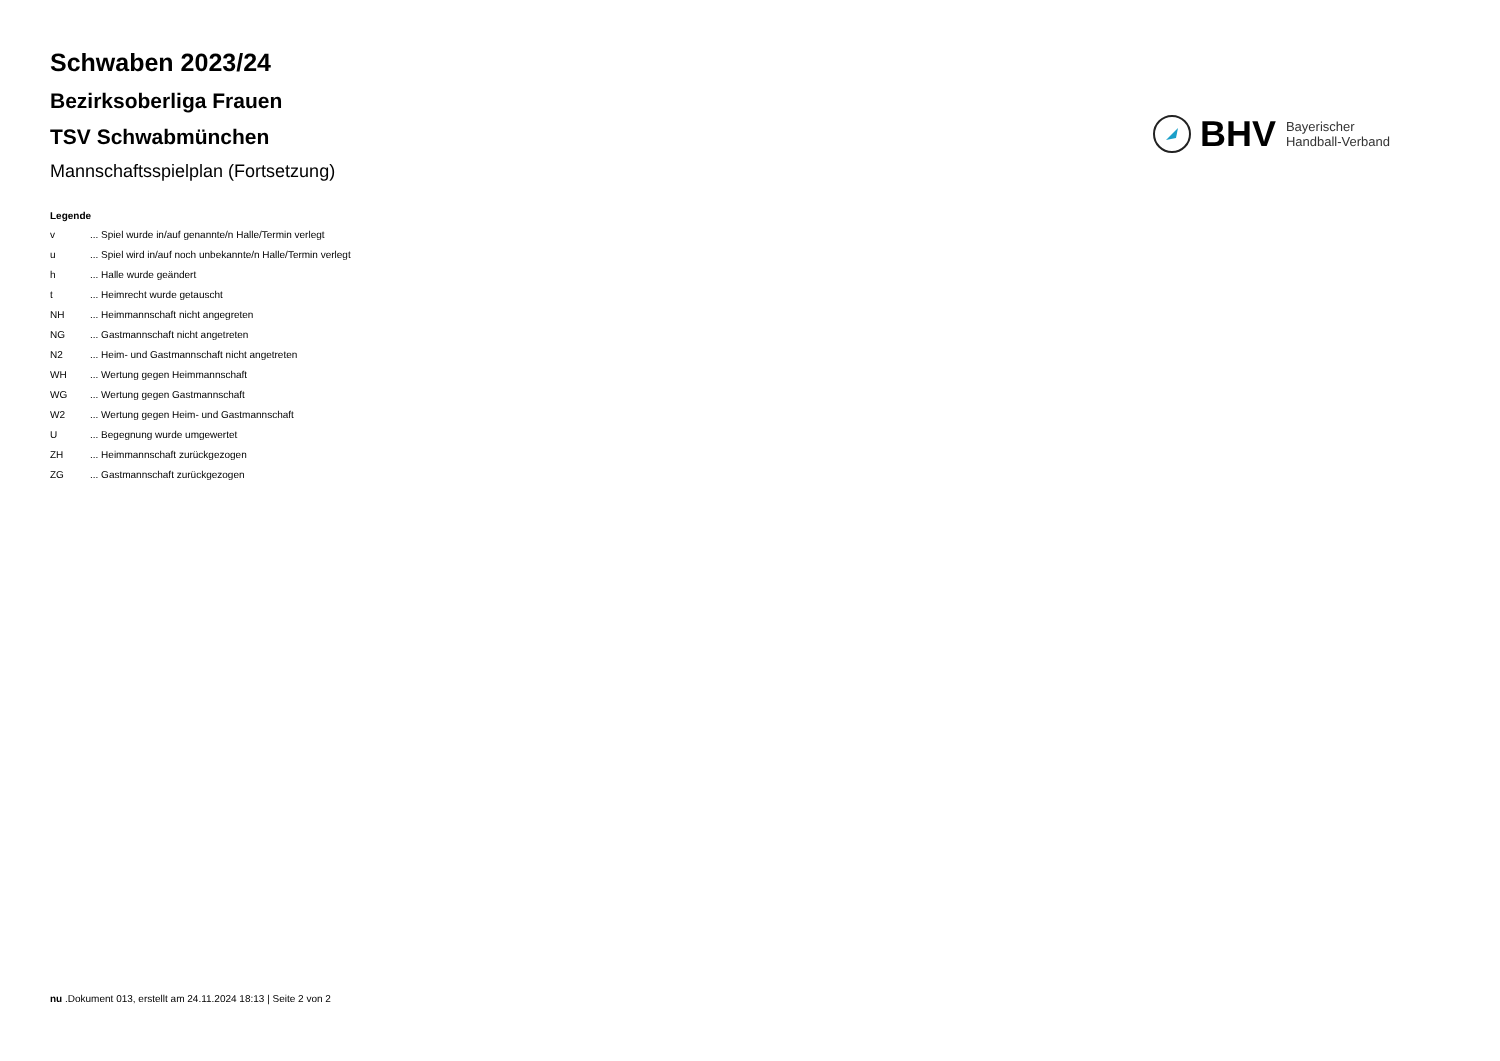Schwaben 2023/24
Bezirksoberliga Frauen
TSV Schwabmünchen
Mannschaftsspielplan (Fortsetzung)
BHV
Bayerischer
Handball-Verband
Legende
v... Spiel wurde in/auf genannte/n Halle/Termin verlegt
u... Spiel wird in/auf noch unbekannte/n Halle/Termin verlegt
h... Halle wurde geändert
t... Heimrecht wurde getauscht
NH... Heimmannschaft nicht angegreten
NG... Gastmannschaft nicht angetreten
N2... Heim- und Gastmannschaft nicht angetreten
WH... Wertung gegen Heimmannschaft
WG... Wertung gegen Gastmannschaft
W2... Wertung gegen Heim- und Gastmannschaft
U... Begegnung wurde umgewertet
ZH... Heimmannschaft zurückgezogen
ZG... Gastmannschaft zurückgezogen
nu .Dokument 013, erstellt am 24.11.2024 18:13 | Seite 2 von 2